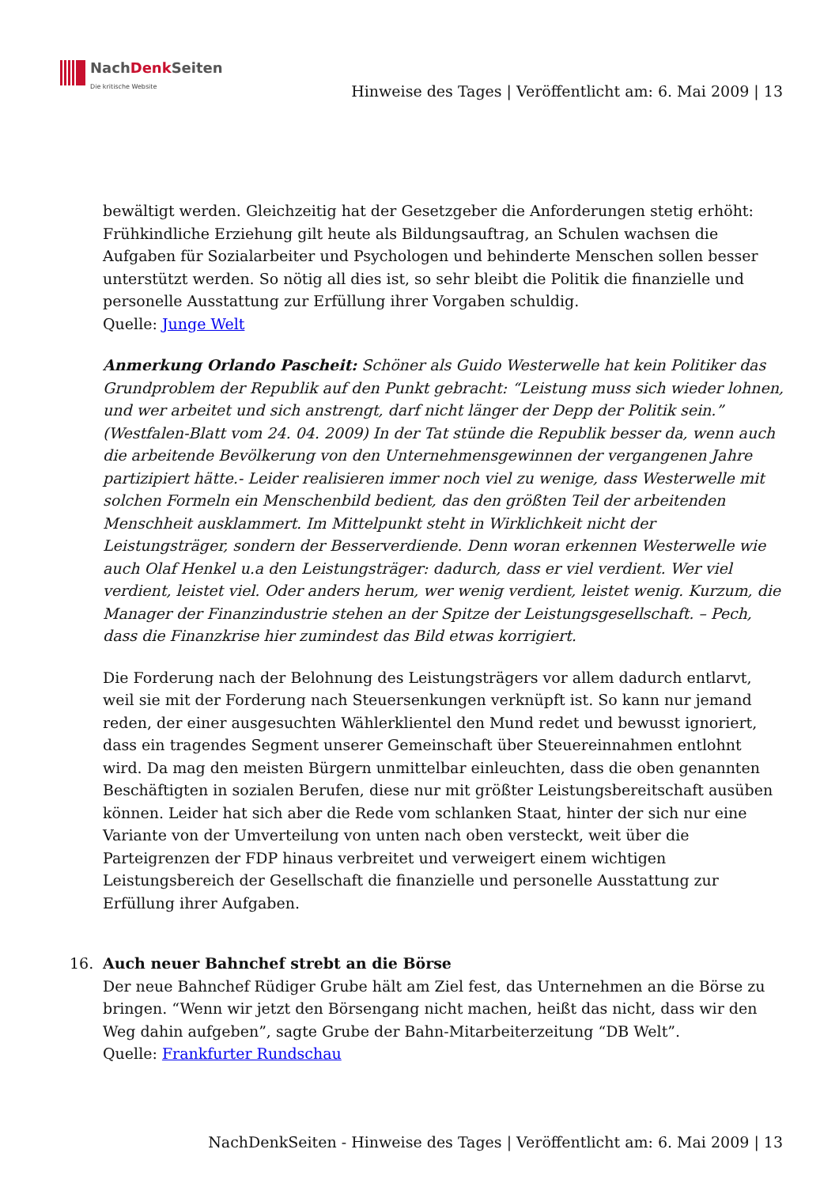NachDenk Seiten
Die kritische Website
Hinweise des Tages | Veröffentlicht am: 6. Mai 2009 | 13
bewältigt werden. Gleichzeitig hat der Gesetzgeber die Anforderungen stetig erhöht: Frühkindliche Erziehung gilt heute als Bildungsauftrag, an Schulen wachsen die Aufgaben für Sozialarbeiter und Psychologen und behinderte Menschen sollen besser unterstützt werden. So nötig all dies ist, so sehr bleibt die Politik die finanzielle und personelle Ausstattung zur Erfüllung ihrer Vorgaben schuldig.
Quelle: Junge Welt
Anmerkung Orlando Pascheit: Schöner als Guido Westerwelle hat kein Politiker das Grundproblem der Republik auf den Punkt gebracht: “Leistung muss sich wieder lohnen, und wer arbeitet und sich anstrengt, darf nicht länger der Depp der Politik sein.” (Westfalen-Blatt vom 24. 04. 2009) In der Tat stünde die Republik besser da, wenn auch die arbeitende Bevölkerung von den Unternehmensgewinnen der vergangenen Jahre partizipiert hätte.- Leider realisieren immer noch viel zu wenige, dass Westerwelle mit solchen Formeln ein Menschenbild bedient, das den größten Teil der arbeitenden Menschheit ausklammert. Im Mittelpunkt steht in Wirklichkeit nicht der Leistungsträger, sondern der Besserverdiende. Denn woran erkennen Westerwelle wie auch Olaf Henkel u.a den Leistungsträger: dadurch, dass er viel verdient. Wer viel verdient, leistet viel. Oder anders herum, wer wenig verdient, leistet wenig. Kurzum, die Manager der Finanzindustrie stehen an der Spitze der Leistungsgesellschaft. – Pech, dass die Finanzkrise hier zumindest das Bild etwas korrigiert.
Die Forderung nach der Belohnung des Leistungsträgers vor allem dadurch entlarvt, weil sie mit der Forderung nach Steuersenkungen verknüpft ist. So kann nur jemand reden, der einer ausgesuchten Wählerklientel den Mund redet und bewusst ignoriert, dass ein tragendes Segment unserer Gemeinschaft über Steuereinnahmen entlohnt wird. Da mag den meisten Bürgern unmittelbar einleuchten, dass die oben genannten Beschäftigten in sozialen Berufen, diese nur mit größter Leistungsbereitschaft ausüben können. Leider hat sich aber die Rede vom schlanken Staat, hinter der sich nur eine Variante von der Umverteilung von unten nach oben versteckt, weit über die Parteigrenzen der FDP hinaus verbreitet und verweigert einem wichtigen Leistungsbereich der Gesellschaft die finanzielle und personelle Ausstattung zur Erfüllung ihrer Aufgaben.
16. Auch neuer Bahnchef strebt an die Börse
Der neue Bahnchef Rüdiger Grube hält am Ziel fest, das Unternehmen an die Börse zu bringen. “Wenn wir jetzt den Börsengang nicht machen, heißt das nicht, dass wir den Weg dahin aufgeben”, sagte Grube der Bahn-Mitarbeiterzeitung “DB Welt”.
Quelle: Frankfurter Rundschau
NachDenkSeiten - Hinweise des Tages | Veröffentlicht am: 6. Mai 2009 | 13